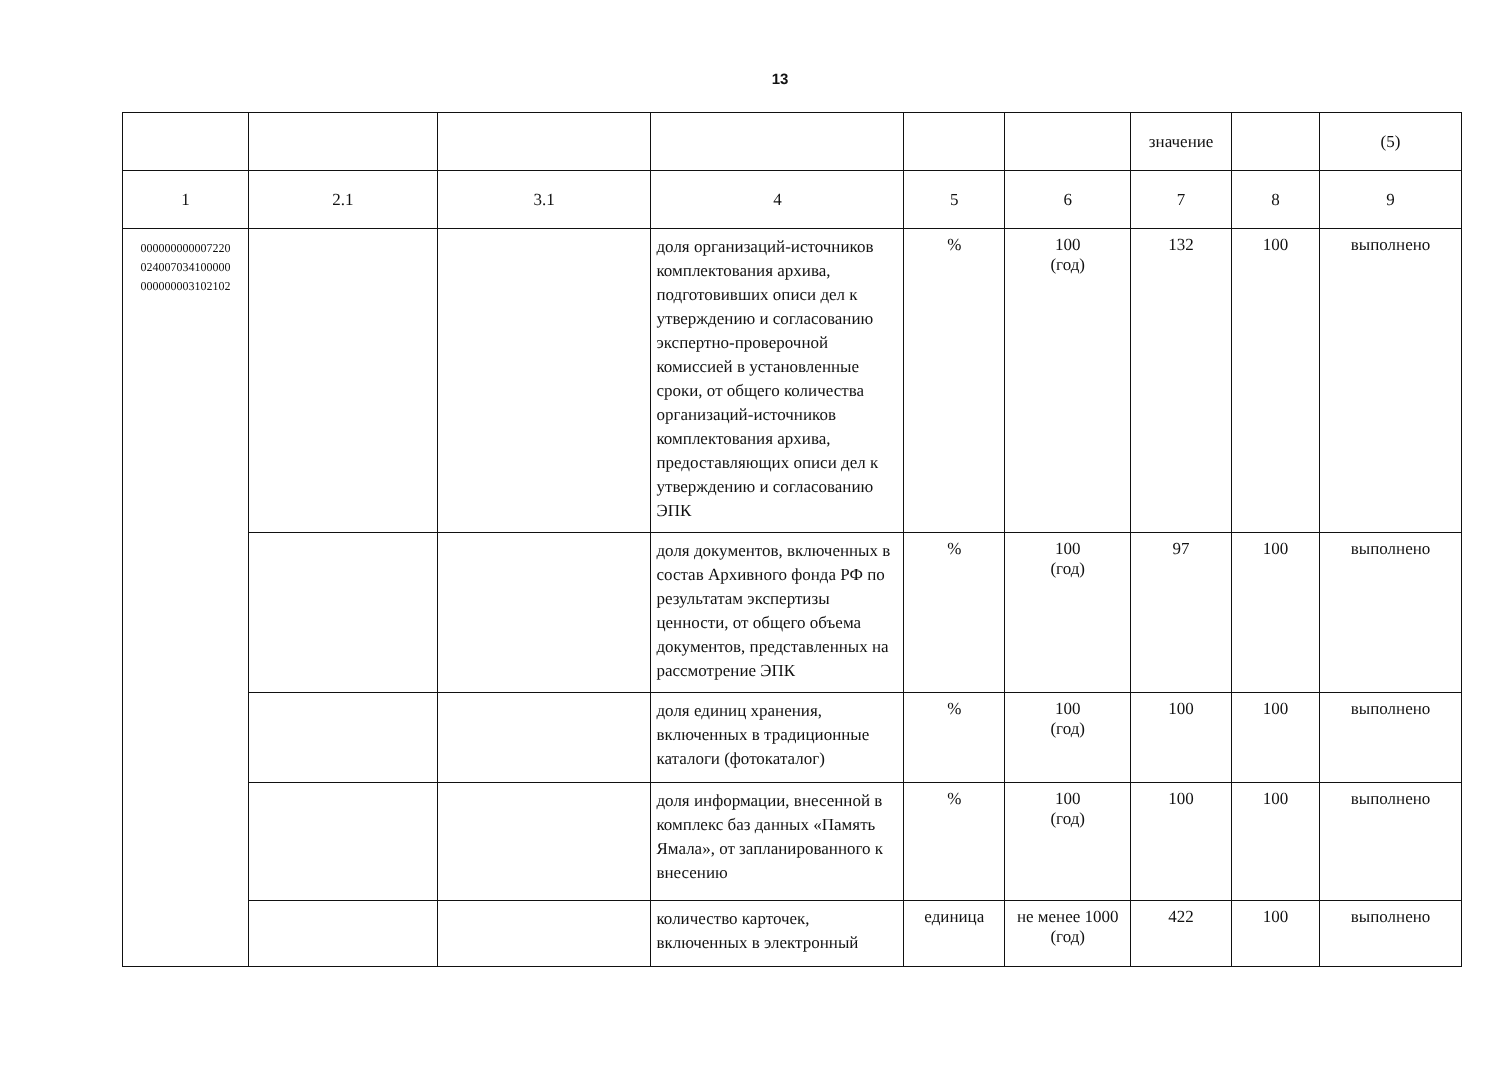13
| | | | | | | значение | | (5) |
| 1 | 2.1 | 3.1 | 4 | 5 | 6 | 7 | 8 | 9 |
| 000000000007220 024007034100000 000000003102102 | | | доля организаций-источников комплектования архива, подготовивших описи дел к утверждению и согласованию экспертно-проверочной комиссией в установленные сроки, от общего количества организаций-источников комплектования архива, предоставляющих описи дел к утверждению и согласованию ЭПК | % | 100 (год) | 132 | 100 | выполнено |
| | | | доля документов, включенных в состав Архивного фонда РФ по результатам экспертизы ценности, от общего объема документов, представленных на рассмотрение ЭПК | % | 100 (год) | 97 | 100 | выполнено |
| | | | доля единиц хранения, включенных в традиционные каталоги (фотокаталог) | % | 100 (год) | 100 | 100 | выполнено |
| | | | доля информации, внесенной в комплекс баз данных «Память Ямала», от запланированного к внесению | % | 100 (год) | 100 | 100 | выполнено |
| | | | количество карточек, включенных в электронный | единица | не менее 1000 (год) | 422 | 100 | выполнено |